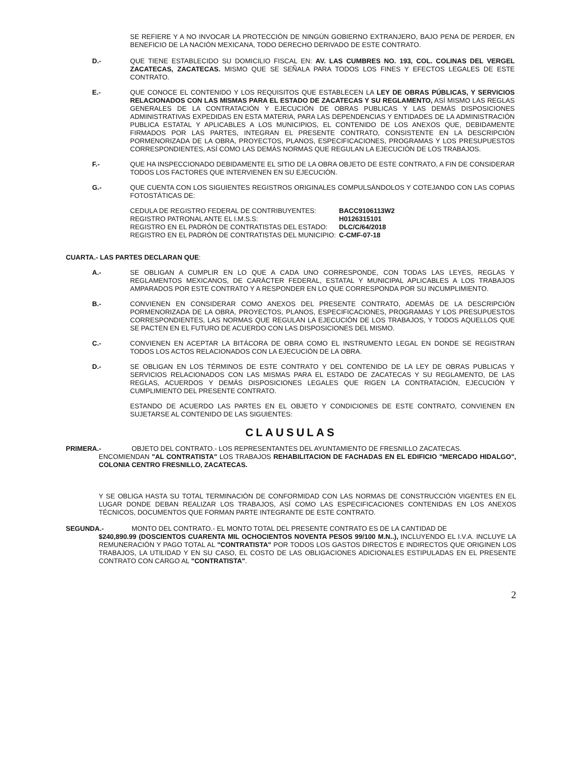SE REFIERE Y A NO INVOCAR LA PROTECCIÓN DE NINGÚN GOBIERNO EXTRANJERO, BAJO PENA DE PERDER, EN BENEFICIO DE LA NACIÓN MEXICANA, TODO DERECHO DERIVADO DE ESTE CONTRATO.
D.- QUE TIENE ESTABLECIDO SU DOMICILIO FISCAL EN: AV. LAS CUMBRES NO. 193, COL. COLINAS DEL VERGEL ZACATECAS, ZACATECAS. MISMO QUE SE SEÑALA PARA TODOS LOS FINES Y EFECTOS LEGALES DE ESTE CONTRATO.
E.- QUE CONOCE EL CONTENIDO Y LOS REQUISITOS QUE ESTABLECEN LA LEY DE OBRAS PÚBLICAS, Y SERVICIOS RELACIONADOS CON LAS MISMAS PARA EL ESTADO DE ZACATECAS Y SU REGLAMENTO, ASÍ MISMO LAS REGLAS GENERALES DE LA CONTRATACIÓN Y EJECUCIÓN DE OBRAS PUBLICAS Y LAS DEMÁS DISPOSICIONES ADMINISTRATIVAS EXPEDIDAS EN ESTA MATERIA, PARA LAS DEPENDENCIAS Y ENTIDADES DE LA ADMINISTRACIÓN PUBLICA ESTATAL Y APLICABLES A LOS MUNICIPIOS, EL CONTENIDO DE LOS ANEXOS QUE, DEBIDAMENTE FIRMADOS POR LAS PARTES, INTEGRAN EL PRESENTE CONTRATO, CONSISTENTE EN LA DESCRIPCIÓN PORMENORIZADA DE LA OBRA, PROYECTOS, PLANOS, ESPECIFICACIONES, PROGRAMAS Y LOS PRESUPUESTOS CORRESPONDIENTES, ASÍ COMO LAS DEMÁS NORMAS QUE REGULAN LA EJECUCIÓN DE LOS TRABAJOS.
F.- QUE HA INSPECCIONADO DEBIDAMENTE EL SITIO DE LA OBRA OBJETO DE ESTE CONTRATO, A FIN DE CONSIDERAR TODOS LOS FACTORES QUE INTERVIENEN EN SU EJECUCIÓN.
G.- QUE CUENTA CON LOS SIGUIENTES REGISTROS ORIGINALES COMPULSÁNDOLOS Y COTEJANDO CON LAS COPIAS FOTOSTÁTICAS DE:
| CEDULA DE REGISTRO FEDERAL DE CONTRIBUYENTES: | BACC9106113W2 |
| REGISTRO PATRONAL ANTE EL I.M.S.S: | H0126315101 |
| REGISTRO EN EL PADRÓN DE CONTRATISTAS DEL ESTADO: | DLC/C/64/2018 |
| REGISTRO EN EL PADRÓN DE CONTRATISTAS DEL MUNICIPIO: | C-CMF-07-18 |
CUARTA.- LAS PARTES DECLARAN QUE:
A.- SE OBLIGAN A CUMPLIR EN LO QUE A CADA UNO CORRESPONDE, CON TODAS LAS LEYES, REGLAS Y REGLAMENTOS MEXICANOS, DE CARÁCTER FEDERAL, ESTATAL Y MUNICIPAL APLICABLES A LOS TRABAJOS AMPARADOS POR ESTE CONTRATO Y A RESPONDER EN LO QUE CORRESPONDA POR SU INCUMPLIMIENTO.
B.- CONVIENEN EN CONSIDERAR COMO ANEXOS DEL PRESENTE CONTRATO, ADEMÁS DE LA DESCRIPCIÓN PORMENORIZADA DE LA OBRA, PROYECTOS, PLANOS, ESPECIFICACIONES, PROGRAMAS Y LOS PRESUPUESTOS CORRESPONDIENTES, LAS NORMAS QUE REGULAN LA EJECUCIÓN DE LOS TRABAJOS, Y TODOS AQUELLOS QUE SE PACTEN EN EL FUTURO DE ACUERDO CON LAS DISPOSICIONES DEL MISMO.
C.- CONVIENEN EN ACEPTAR LA BITÁCORA DE OBRA COMO EL INSTRUMENTO LEGAL EN DONDE SE REGISTRAN TODOS LOS ACTOS RELACIONADOS CON LA EJECUCIÓN DE LA OBRA.
D.- SE OBLIGAN EN LOS TÉRMINOS DE ESTE CONTRATO Y DEL CONTENIDO DE LA LEY DE OBRAS PUBLICAS Y SERVICIOS RELACIONADOS CON LAS MISMAS PARA EL ESTADO DE ZACATECAS Y SU REGLAMENTO, DE LAS REGLAS, ACUERDOS Y DEMÁS DISPOSICIONES LEGALES QUE RIGEN LA CONTRATACIÓN, EJECUCIÓN Y CUMPLIMIENTO DEL PRESENTE CONTRATO.
ESTANDO DE ACUERDO LAS PARTES EN EL OBJETO Y CONDICIONES DE ESTE CONTRATO, CONVIENEN EN SUJETARSE AL CONTENIDO DE LAS SIGUIENTES:
CLAUSULAS
PRIMERA.- OBJETO DEL CONTRATO.- LOS REPRESENTANTES DEL AYUNTAMIENTO DE FRESNILLO ZACATECAS.
ENCOMIENDAN "AL CONTRATISTA" LOS TRABAJOS REHABILITACION DE FACHADAS EN EL EDIFICIO "MERCADO HIDALGO", COLONIA CENTRO FRESNILLO, ZACATECAS.
Y SE OBLIGA HASTA SU TOTAL TERMINACIÓN DE CONFORMIDAD CON LAS NORMAS DE CONSTRUCCIÓN VIGENTES EN EL LUGAR DONDE DEBAN REALIZAR LOS TRABAJOS, ASÍ COMO LAS ESPECIFICACIONES CONTENIDAS EN LOS ANEXOS TÉCNICOS, DOCUMENTOS QUE FORMAN PARTE INTEGRANTE DE ESTE CONTRATO.
SEGUNDA.- MONTO DEL CONTRATO.- EL MONTO TOTAL DEL PRESENTE CONTRATO ES DE LA CANTIDAD DE
$240,890.99 (DOSCIENTOS CUARENTA MIL OCHOCIENTOS NOVENTA PESOS 99/100 M.N..), INCLUYENDO EL I.V.A. INCLUYE LA REMUNERACIÓN Y PAGO TOTAL AL "CONTRATISTA" POR TODOS LOS GASTOS DIRECTOS E INDIRECTOS QUE ORIGINEN LOS TRABAJOS, LA UTILIDAD Y EN SU CASO, EL COSTO DE LAS OBLIGACIONES ADICIONALES ESTIPULADAS EN EL PRESENTE CONTRATO CON CARGO AL "CONTRATISTA".
2